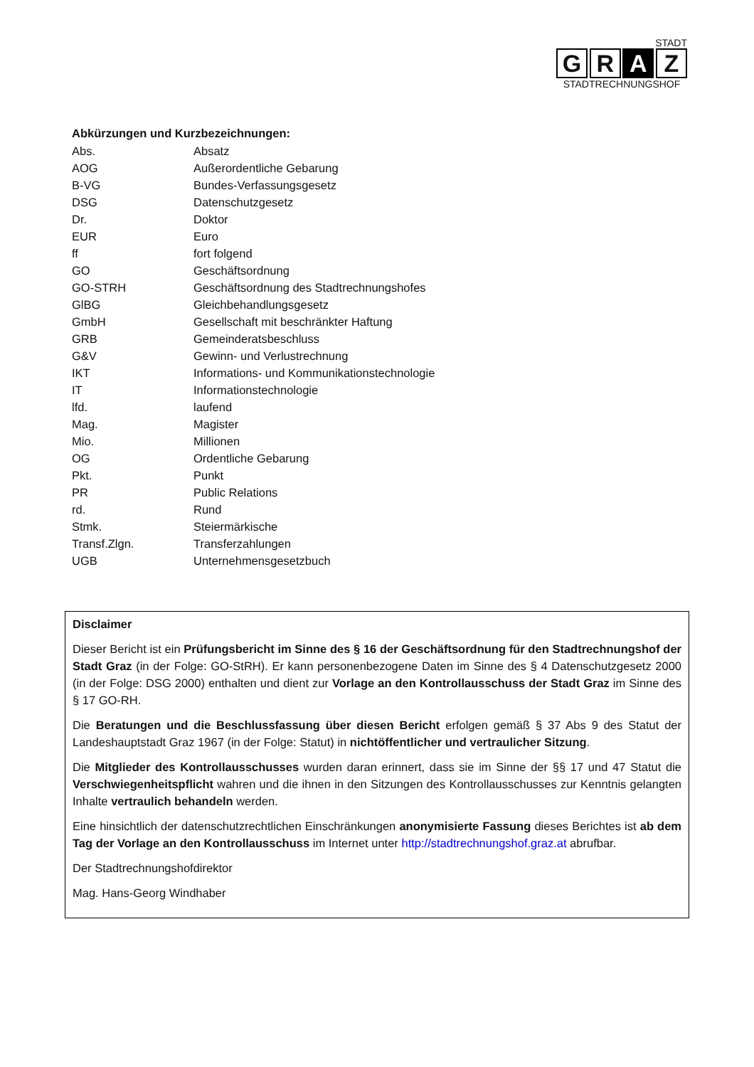STADT
G R A Z
STADTRECHNUNGSHOF
Abkürzungen und Kurzbezeichnungen:
| Abs. | Absatz |
| AOG | Außerordentliche Gebarung |
| B-VG | Bundes-Verfassungsgesetz |
| DSG | Datenschutzgesetz |
| Dr. | Doktor |
| EUR | Euro |
| ff | fort folgend |
| GO | Geschäftsordnung |
| GO-STRH | Geschäftsordnung des Stadtrechnungshofes |
| GlBG | Gleichbehandlungsgesetz |
| GmbH | Gesellschaft mit beschränkter Haftung |
| GRB | Gemeinderatsbeschluss |
| G&V | Gewinn- und Verlustrechnung |
| IKT | Informations- und Kommunikationstechnologie |
| IT | Informationstechnologie |
| lfd. | laufend |
| Mag. | Magister |
| Mio. | Millionen |
| OG | Ordentliche Gebarung |
| Pkt. | Punkt |
| PR | Public Relations |
| rd. | Rund |
| Stmk. | Steiermärkische |
| Transf.Zlgn. | Transferzahlungen |
| UGB | Unternehmensgesetzbuch |
Disclaimer
Dieser Bericht ist ein Prüfungsbericht im Sinne des § 16 der Geschäftsordnung für den Stadtrechnungshof der Stadt Graz (in der Folge: GO-StRH). Er kann personenbezogene Daten im Sinne des § 4 Datenschutzgesetz 2000 (in der Folge: DSG 2000) enthalten und dient zur Vorlage an den Kontrollausschuss der Stadt Graz im Sinne des § 17 GO-RH.
Die Beratungen und die Beschlussfassung über diesen Bericht erfolgen gemäß § 37 Abs 9 des Statut der Landeshauptstadt Graz 1967 (in der Folge: Statut) in nichtöffentlicher und vertraulicher Sitzung.
Die Mitglieder des Kontrollausschusses wurden daran erinnert, dass sie im Sinne der §§ 17 und 47 Statut die Verschwiegenheitspflicht wahren und die ihnen in den Sitzungen des Kontrollausschusses zur Kenntnis gelangten Inhalte vertraulich behandeln werden.
Eine hinsichtlich der datenschutzrechtlichen Einschränkungen anonymisierte Fassung dieses Berichtes ist ab dem Tag der Vorlage an den Kontrollausschuss im Internet unter http://stadtrechnungshof.graz.at abrufbar.
Der Stadtrechnungshofdirektor
Mag. Hans-Georg Windhaber